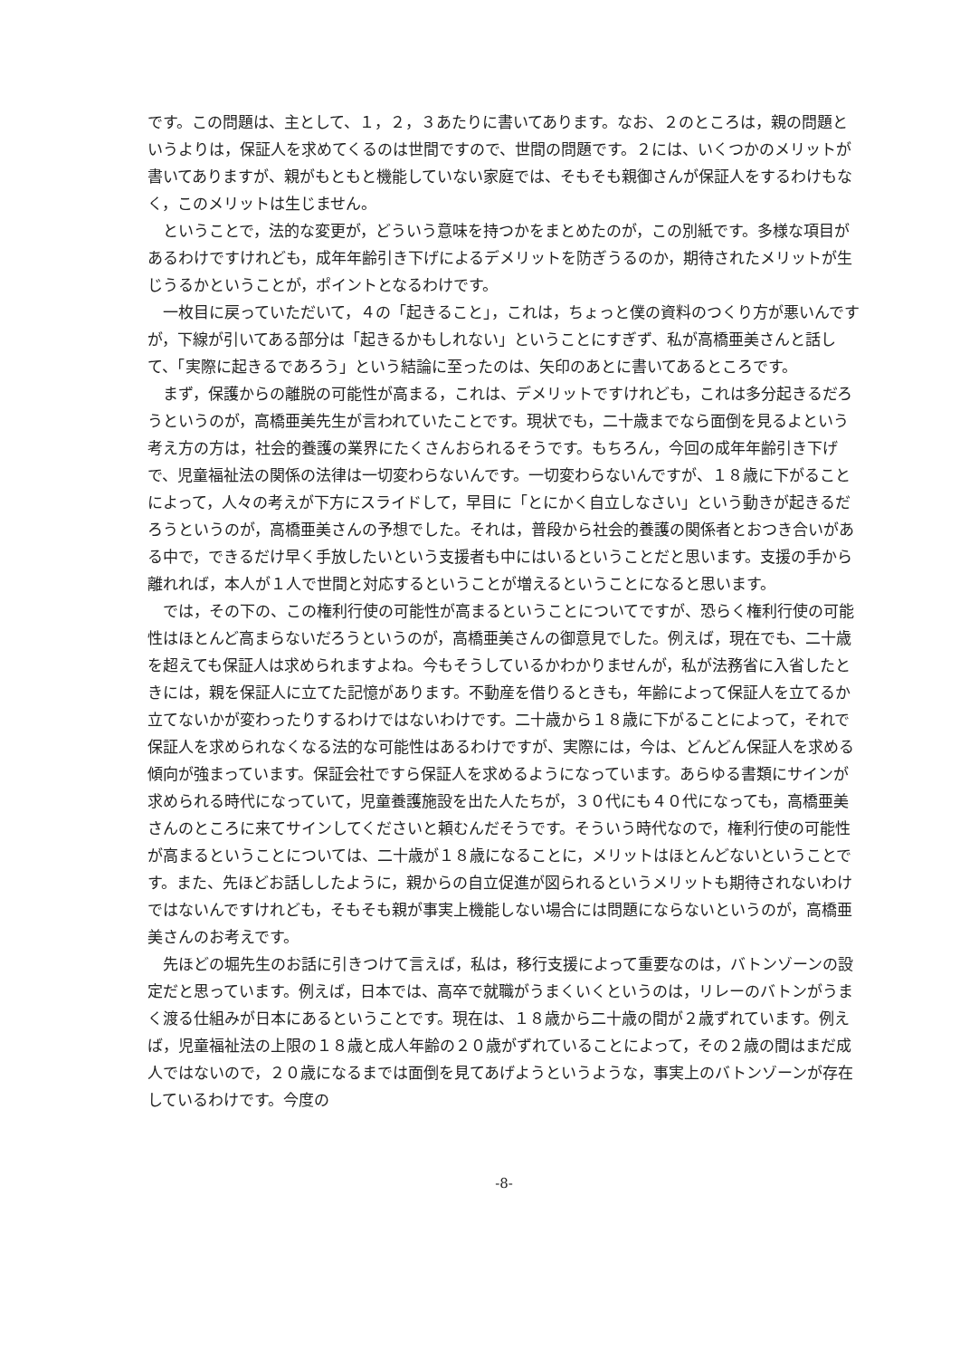です。この問題は、主として、１，２，３あたりに書いてあります。なお、２のところは，親の問題というよりは，保証人を求めてくるのは世間ですので、世間の問題です。２には、いくつかのメリットが書いてありますが、親がもともと機能していない家庭では、そもそも親御さんが保証人をするわけもなく，このメリットは生じません。
　ということで，法的な変更が，どういう意味を持つかをまとめたのが，この別紙です。多様な項目があるわけですけれども，成年年齢引き下げによるデメリットを防ぎうるのか，期待されたメリットが生じうるかということが，ポイントとなるわけです。
　一枚目に戻っていただいて，４の「起きること」，これは，ちょっと僕の資料のつくり方が悪いんですが，下線が引いてある部分は「起きるかもしれない」ということにすぎず、私が高橋亜美さんと話して、「実際に起きるであろう」という結論に至ったのは、矢印のあとに書いてあるところです。
　まず，保護からの離脱の可能性が高まる，これは、デメリットですけれども，これは多分起きるだろうというのが，高橋亜美先生が言われていたことです。現状でも，二十歳までなら面倒を見るよという考え方の方は，社会的養護の業界にたくさんおられるそうです。もちろん，今回の成年年齢引き下げで、児童福祉法の関係の法律は一切変わらないんです。一切変わらないんですが、１８歳に下がることによって，人々の考えが下方にスライドして，早目に「とにかく自立しなさい」という動きが起きるだろうというのが，高橋亜美さんの予想でした。それは，普段から社会的養護の関係者とおつき合いがある中で，できるだけ早く手放したいという支援者も中にはいるということだと思います。支援の手から離れれば，本人が１人で世間と対応するということが増えるということになると思います。
　では，その下の、この権利行使の可能性が高まるということについてですが、恐らく権利行使の可能性はほとんど高まらないだろうというのが，高橋亜美さんの御意見でした。例えば，現在でも、二十歳を超えても保証人は求められますよね。今もそうしているかわかりませんが，私が法務省に入省したときには，親を保証人に立てた記憶があります。不動産を借りるときも，年齢によって保証人を立てるか立てないかが変わったりするわけではないわけです。二十歳から１８歳に下がることによって，それで保証人を求められなくなる法的な可能性はあるわけですが、実際には，今は、どんどん保証人を求める傾向が強まっています。保証会社ですら保証人を求めるようになっています。あらゆる書類にサインが求められる時代になっていて，児童養護施設を出た人たちが，３０代にも４０代になっても，高橋亜美さんのところに来てサインしてくださいと頼むんだそうです。そういう時代なので，権利行使の可能性が高まるということについては、二十歳が１８歳になることに，メリットはほとんどないということです。また、先ほどお話ししたように，親からの自立促進が図られるというメリットも期待されないわけではないんですけれども，そもそも親が事実上機能しない場合には問題にならないというのが，高橋亜美さんのお考えです。
　先ほどの堀先生のお話に引きつけて言えば，私は，移行支援によって重要なのは，バトンゾーンの設定だと思っています。例えば，日本では、高卒で就職がうまくいくというのは，リレーのバトンがうまく渡る仕組みが日本にあるということです。現在は、１８歳から二十歳の間が２歳ずれています。例えば，児童福祉法の上限の１８歳と成人年齢の２０歳がずれていることによって，その２歳の間はまだ成人ではないので，２０歳になるまでは面倒を見てあげようというような，事実上のバトンゾーンが存在しているわけです。今度の
-8-